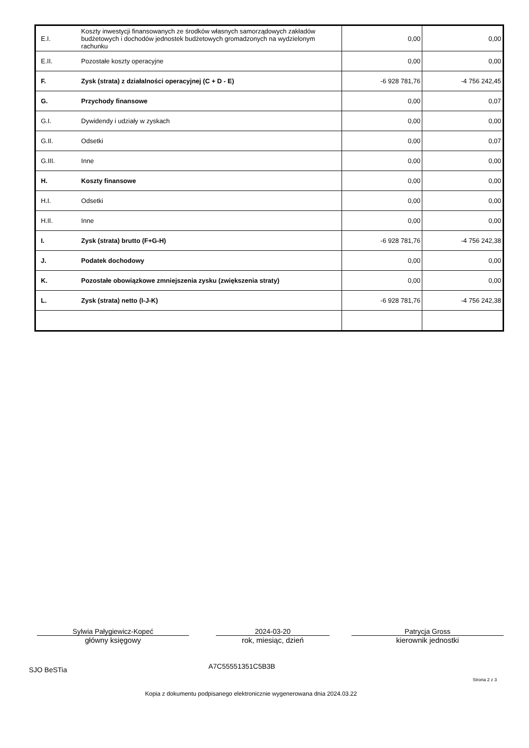| E.I. | Koszty inwestycji finansowanych ze środków własnych samorządowych zakładów budżetowych i dochodów jednostek budżetowych gromadzonych na wydzielonym rachunku | 0,00 | 0,00 |
| E.II. | Pozostałe koszty operacyjne | 0,00 | 0,00 |
| F. | Zysk (strata) z działalności operacyjnej (C + D - E) | -6 928 781,76 | -4 756 242,45 |
| G. | Przychody finansowe | 0,00 | 0,07 |
| G.I. | Dywidendy i udziały w zyskach | 0,00 | 0,00 |
| G.II. | Odsetki | 0,00 | 0,07 |
| G.III. | Inne | 0,00 | 0,00 |
| H. | Koszty finansowe | 0,00 | 0,00 |
| H.I. | Odsetki | 0,00 | 0,00 |
| H.II. | Inne | 0,00 | 0,00 |
| I. | Zysk (strata) brutto (F+G-H) | -6 928 781,76 | -4 756 242,38 |
| J. | Podatek dochodowy | 0,00 | 0,00 |
| K. | Pozostałe obowiązkowe zmniejszenia zysku (zwiększenia straty) | 0,00 | 0,00 |
| L. | Zysk (strata) netto (I-J-K) | -6 928 781,76 | -4 756 242,38 |
Sylwia Pałygiewicz-Kopeć
główny księgowy
2024-03-20
rok, miesiąc, dzień
Patrycja Gross
kierownik jednostki
SJO BeSTia A7C55551351C5B3B
Strona 2 z 3
Kopia z dokumentu podpisanego elektronicznie wygenerowana dnia 2024.03.22